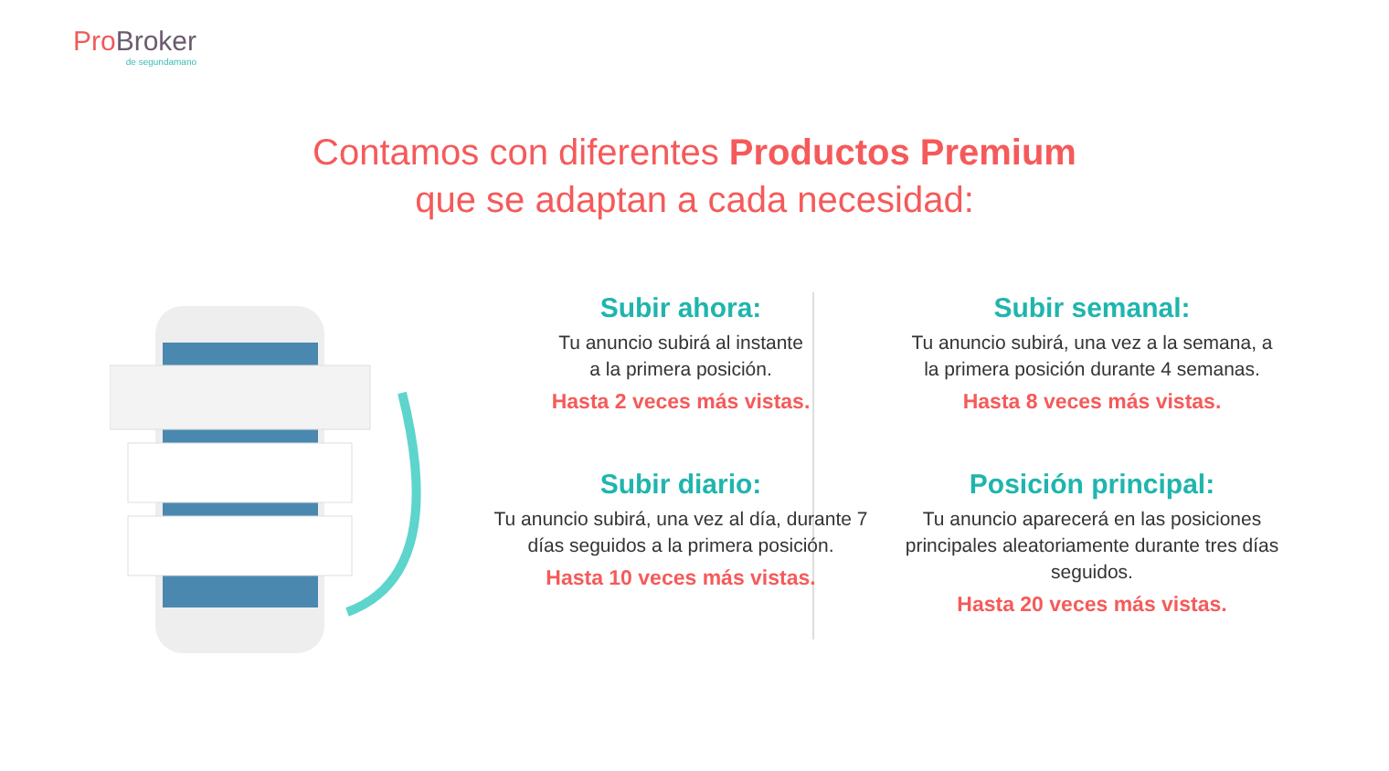ProBroker
de segundamano
Contamos con diferentes Productos Premium
que se adaptan a cada necesidad:
Subir ahora:
Tu anuncio subirá al instante
a la primera posición.
Hasta 2 veces más vistas.
Subir semanal:
Tu anuncio subirá, una vez a la semana, a la primera posición durante 4 semanas.
Hasta 8 veces más vistas.
Subir diario:
Tu anuncio subirá, una vez al día, durante 7 días seguidos a la primera posición.
Hasta 10 veces más vistas.
Posición principal:
Tu anuncio aparecerá en las posiciones principales aleatoriamente durante tres días seguidos.
Hasta 20 veces más vistas.